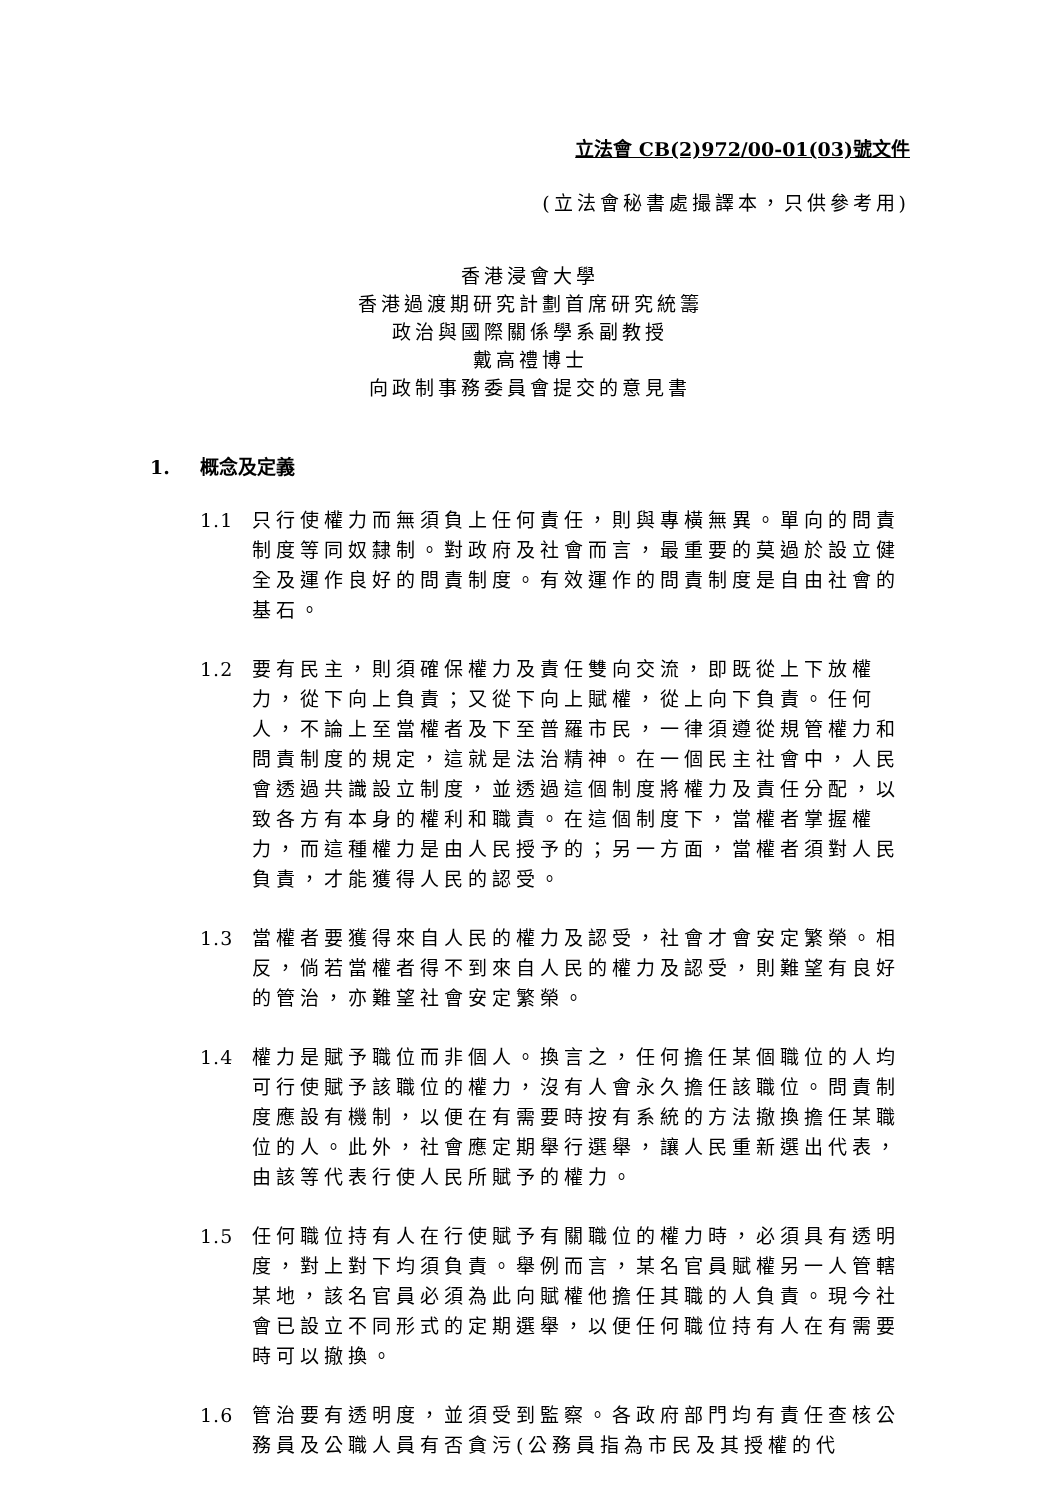立法會 CB(2)972/00-01(03)號文件
(立法會秘書處撮譯本，只供參考用)
香港浸會大學
香港過渡期研究計劃首席研究統籌
政治與國際關係學系副教授
戴高禮博士
向政制事務委員會提交的意見書
1. 概念及定義
1.1 只行使權力而無須負上任何責任，則與專橫無異。單向的問責制度等同奴隸制。對政府及社會而言，最重要的莫過於設立健全及運作良好的問責制度。有效運作的問責制度是自由社會的基石。
1.2 要有民主，則須確保權力及責任雙向交流，即既從上下放權力，從下向上負責；又從下向上賦權，從上向下負責。任何人，不論上至當權者及下至普羅市民，一律須遵從規管權力和問責制度的規定，這就是法治精神。在一個民主社會中，人民會透過共識設立制度，並透過這個制度將權力及責任分配，以致各方有本身的權利和職責。在這個制度下，當權者掌握權力，而這種權力是由人民授予的；另一方面，當權者須對人民負責，才能獲得人民的認受。
1.3 當權者要獲得來自人民的權力及認受，社會才會安定繁榮。相反，倘若當權者得不到來自人民的權力及認受，則難望有良好的管治，亦難望社會安定繁榮。
1.4 權力是賦予職位而非個人。換言之，任何擔任某個職位的人均可行使賦予該職位的權力，沒有人會永久擔任該職位。問責制度應設有機制，以便在有需要時按有系統的方法撤換擔任某職位的人。此外，社會應定期舉行選舉，讓人民重新選出代表，由該等代表行使人民所賦予的權力。
1.5 任何職位持有人在行使賦予有關職位的權力時，必須具有透明度，對上對下均須負責。舉例而言，某名官員賦權另一人管轄某地，該名官員必須為此向賦權他擔任其職的人負責。現今社會已設立不同形式的定期選舉，以便任何職位持有人在有需要時可以撤換。
1.6 管治要有透明度，並須受到監察。各政府部門均有責任查核公務員及公職人員有否貪污(公務員指為市民及其授權的代